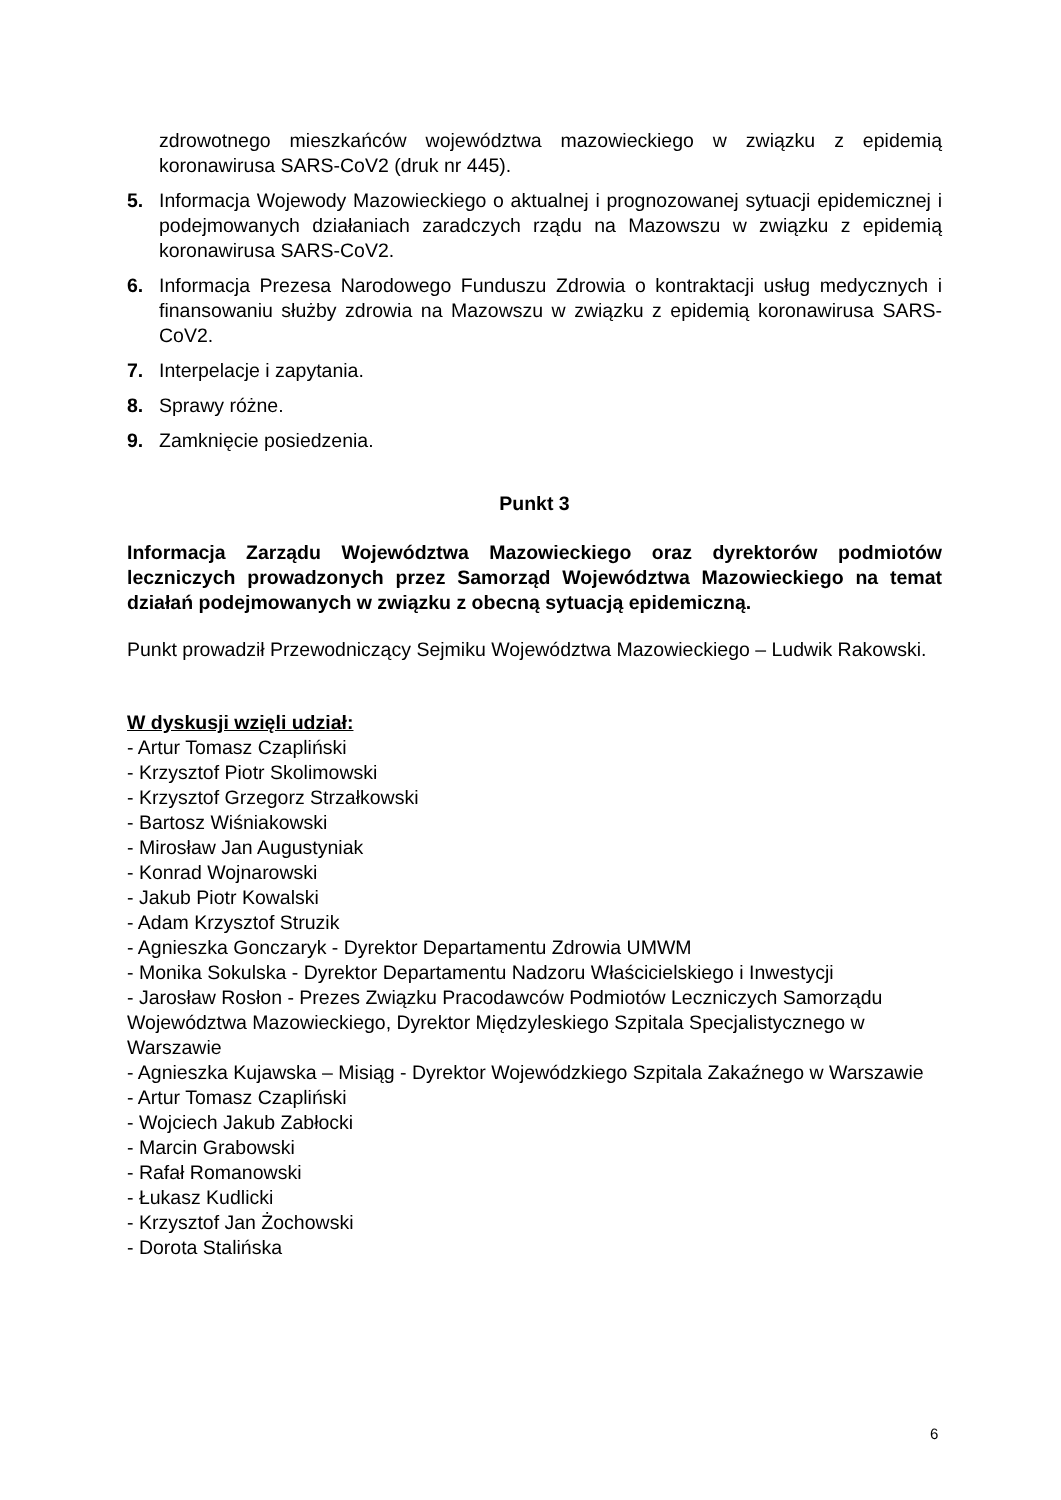zdrowotnego mieszkańców województwa mazowieckiego w związku z epidemią koronawirusa SARS-CoV2 (druk nr 445).
5. Informacja Wojewody Mazowieckiego o aktualnej i prognozowanej sytuacji epidemicznej i podejmowanych działaniach zaradczych rządu na Mazowszu w związku z epidemią koronawirusa SARS-CoV2.
6. Informacja Prezesa Narodowego Funduszu Zdrowia o kontraktacji usług medycznych i finansowaniu służby zdrowia na Mazowszu w związku z epidemią koronawirusa SARS-CoV2.
7. Interpelacje i zapytania.
8. Sprawy różne.
9. Zamknięcie posiedzenia.
Punkt 3
Informacja Zarządu Województwa Mazowieckiego oraz dyrektorów podmiotów leczniczych prowadzonych przez Samorząd Województwa Mazowieckiego na temat działań podejmowanych w związku z obecną sytuacją epidemiczną.
Punkt prowadził Przewodniczący Sejmiku Województwa Mazowieckiego – Ludwik Rakowski.
W dyskusji wzięli udział:
- Artur Tomasz Czapliński
- Krzysztof Piotr Skolimowski
- Krzysztof Grzegorz Strzałkowski
- Bartosz Wiśniakowski
- Mirosław Jan Augustyniak
- Konrad Wojnarowski
- Jakub Piotr Kowalski
- Adam Krzysztof Struzik
- Agnieszka Gonczaryk - Dyrektor Departamentu Zdrowia UMWM
- Monika Sokulska - Dyrektor Departamentu Nadzoru Właścicielskiego i Inwestycji
- Jarosław Rosłon - Prezes Związku Pracodawców Podmiotów Leczniczych Samorządu Województwa Mazowieckiego, Dyrektor Międzyleskiego Szpitala Specjalistycznego w Warszawie
- Agnieszka Kujawska – Misiąg - Dyrektor Wojewódzkiego Szpitala Zakaźnego w Warszawie
- Artur Tomasz Czapliński
- Wojciech Jakub Zabłocki
- Marcin Grabowski
- Rafał Romanowski
- Łukasz Kudlicki
- Krzysztof Jan Żochowski
- Dorota Stalińska
6